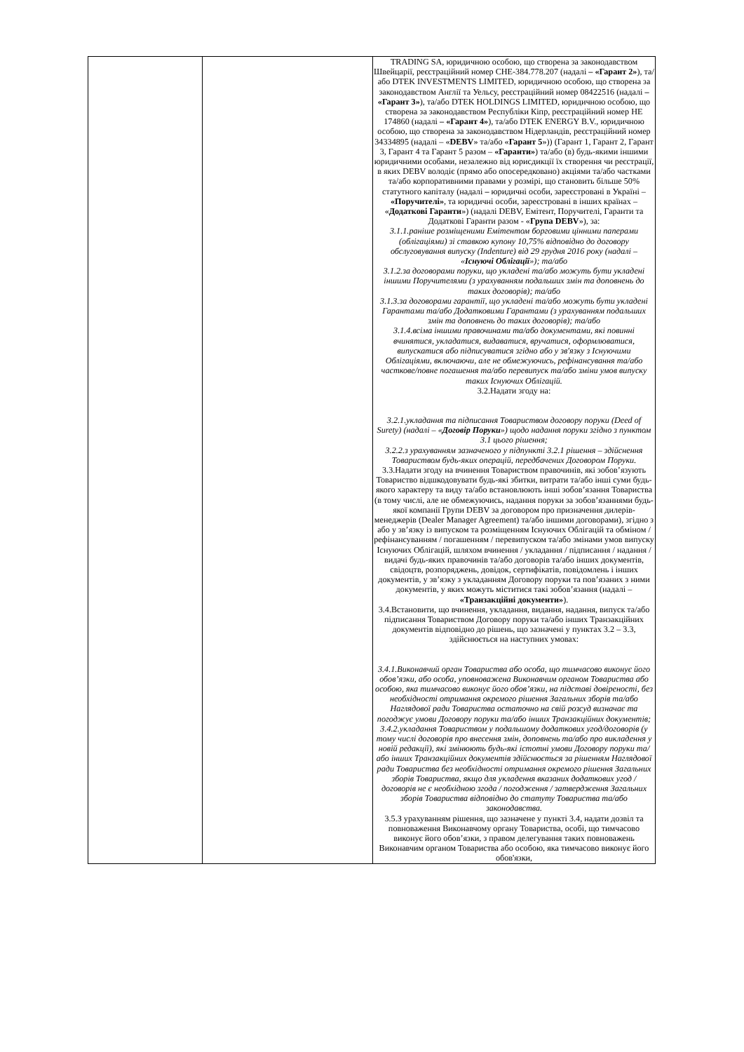| | | TRADING SA, юридичною особою, що створена за законодавством Швейцарії, реєстраційний номер CHE-384.778.207 (надалі – «Гарант 2» ), та/або DTEK INVESTMENTS LIMITED, юридичною особою, що створена за законодавством Англії та Уельсу, реєстраційний номер 08422516 (надалі – «Гарант 3» ), та/або DTEK HOLDINGS LIMITED, юридичною особою, що створена за законодавством Республіки Кіпр, реєстраційний номер HE 174860 (надалі – «Гарант 4» ), та/або DTEK ENERGY B.V., юридичною особою, що створена за законодавством Нідерландів, реєстраційний номер 34334895 (надалі – « DEBV » та/або « Гарант 5 »)) (Гарант 1, Гарант 2, Гарант 3, Гарант 4 та Гарант 5 разом – «Гаранти» ) та/або (в) будь-якими іншими юридичними особами, незалежно від юрисдикції їх створення чи реєстрації, в яких DEBV володіє (прямо або опосередковано) акціями та/або частками та/або корпоративними правами у розмірі, що становить більше 50% статутного капіталу (надалі – юридичні особи, зареєстровані в Україні – «Поручителі» , та юридичні особи, зареєстровані в інших країнах – « Додаткові Гаранти ») (надалі DEBV, Емітент, Поручителі, Гаранти та Додаткові Гаранти разом - « Група DEBV »), за: 3.1.1.раніше розміщеними Емітентом борговими цінними паперами (облігаціями) зі ставкою купону 10,75% відповідно до договору обслуговування випуску (Indenture) від 29 грудня 2016 року (надалі – « Існуючі Облігації »); та/або 3.1.2.за договорами поруки, що укладені та/або можуть бути укладені іншими Поручителями (з урахуванням подальших змін та доповнень до таких договорів); та/або 3.1.3.за договорами гарантії, що укладені та/або можуть бути укладені Гарантами та/або Додатковими Гарантами (з урахуванням подальших змін та доповнень до таких договорів); та/або 3.1.4.всіма іншими правочинами та/або документами, які повинні вчинятися, укладатися, видаватися, вручатися, оформлюватися, випускатися або підписуватися згідно або у зв'язку з Існуючими Облігаціями, включаючи, але не обмежуючись, рефінансування та/або часткове/повне погашення та/або перевипуск та/або зміни умов випуску таких Існуючих Облігацій. 3.2.Надати згоду на: 3.2.1.укладання та підписання Товариством договору поруки (Deed of Surety) (надалі – « Договір Поруки ») щодо надання поруки згідно з пунктом 3.1 цього рішення; 3.2.2.з урахуванням зазначеного у підпункті 3.2.1 рішення – здійснення Товариством будь-яких операцій, передбачених Договором Поруки. 3.3.Надати згоду на вчинення Товариством правочинів, які зобов’язують Товариство відшкодовувати будь-які збитки, витрати та/або інші суми будь-якого характеру та виду та/або встановлюють інші зобов’язання Товариства (в тому числі, але не обмежуючись, надання поруки за зобов’язаннями будь-якої компанії Групи DEBV за договором про призначення дилерів-менеджерів (Dealer Manager Agreement) та/або іншими договорами), згідно з або у зв’язку із випуском та розміщенням Існуючих Облігацій та обміном / рефінансуванням / погашенням / перевипуском та/або змінами умов випуску Існуючих Облігацій, шляхом вчинення / укладання / підписання / надання / видачі будь-яких правочинів та/або договорів та/або інших документів, свідоцтв, розпоряджень, довідок, сертифікатів, повідомлень і інших документів, у зв’язку з укладанням Договору поруки та пов’язаних з ними документів, у яких можуть міститися такі зобов’язання (надалі – «Транзакційні документи» ). 3.4.Встановити, що вчинення, укладання, видання, надання, випуск та/або підписання Товариством Договору поруки та/або інших Транзакційних документів відповідно до рішень, що зазначені у пунктах 3.2 – 3.3, здійснюється на наступних умовах: 3.4.1.Виконавчий орган Товариства або особа, що тимчасово виконує його обов’язки, або особа, уповноважена Виконавчим органом Товариства або особою, яка тимчасово виконує його обов’язки, на підставі довіреності, без необхідності отримання окремого рішення Загальних зборів та/або Наглядової ради Товариства остаточно на свій розсуд визначає та погоджує умови Договору поруки та/або інших Транзакційних документів; 3.4.2.укладання Товариством у подальшому додаткових угод/договорів (у тому числі договорів про внесення змін, доповнень та/або про викладення у новій редакції), які змінюють будь-які істотні умови Договору поруки та/або інших Транзакційних документів здійснюється за рішенням Наглядової ради Товариства без необхідності отримання окремого рішення Загальних зборів Товариства, якщо для укладення вказаних додаткових угод / договорів не є необхідною згода / погодження / затвердження Загальних зборів Товариства відповідно до статуту Товариства та/або законодавства. 3.5.З урахуванням рішення, що зазначене у пункті 3.4, надати дозвіл та повноваження Виконавчому органу Товариства, особі, що тимчасово виконує його обов’язки, з правом делегування таких повноважень Виконавчим органом Товариства або особою, яка тимчасово виконує його обов'язки, |